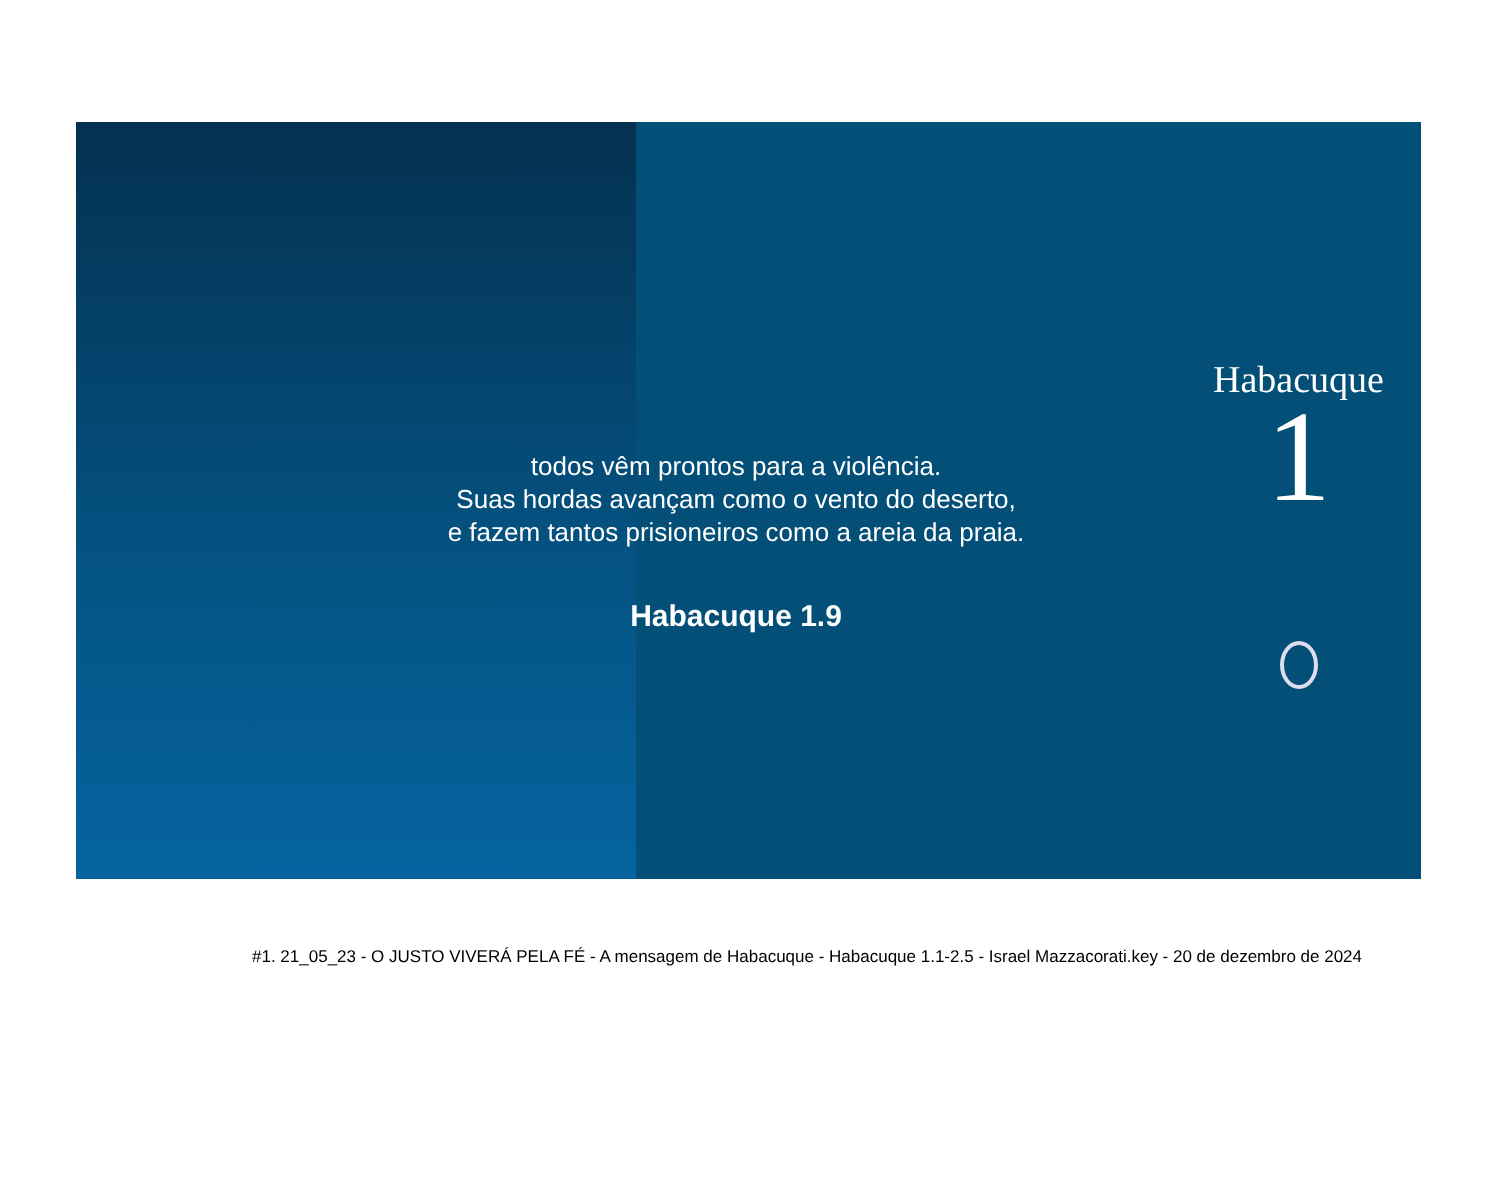todos vêm prontos para a violência.
Suas hordas avançam como o vento do deserto,
e fazem tantos prisioneiros como a areia da praia.
Habacuque 1.9
Habacuque
1
#1. 21_05_23 - O JUSTO VIVERÁ PELA FÉ - A mensagem de Habacuque - Habacuque 1.1-2.5 - Israel Mazzacorati.key - 20 de dezembro de 2024